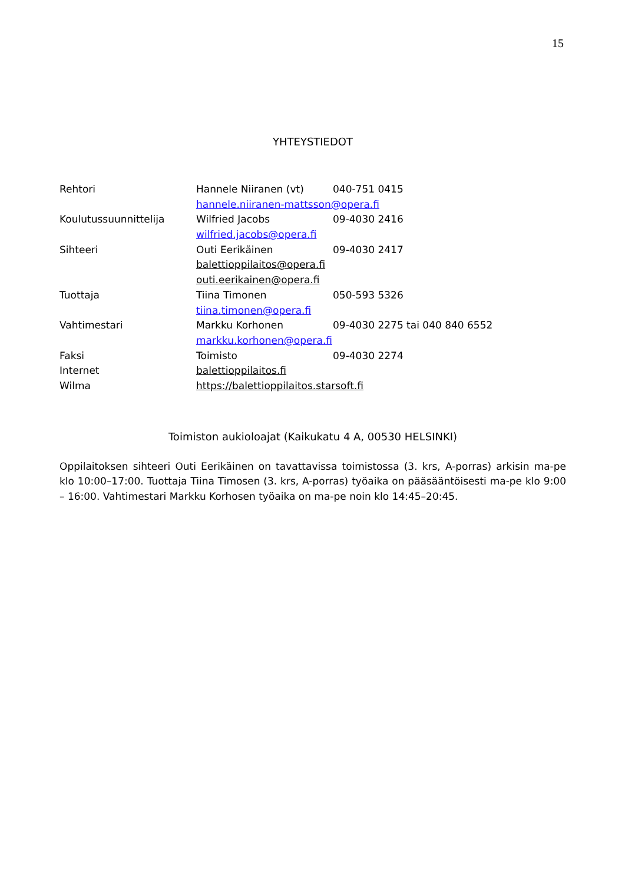15
YHTEYSTIEDOT
| Rehtori | Hannele Niiranen (vt) | 040-751 0415 |
| | hannele.niiranen-mattsson@opera.fi | |
| Koulutussuunnittelija | Wilfried Jacobs | 09-4030 2416 |
| | wilfried.jacobs@opera.fi | |
| Sihteeri | Outi Eerikäinen | 09-4030 2417 |
| | balettioppilaitos@opera.fi | |
| | outi.eerikainen@opera.fi | |
| Tuottaja | Tiina Timonen | 050-593 5326 |
| | tiina.timonen@opera.fi | |
| Vahtimestari | Markku Korhonen | 09-4030 2275 tai 040 840 6552 |
| | markku.korhonen@opera.fi | |
| Faksi | Toimisto | 09-4030 2274 |
| Internet | balettioppilaitos.fi | |
| Wilma | https://balettioppilaitos.starsoft.fi | |
Toimiston aukioloajat (Kaikukatu 4 A, 00530 HELSINKI)
Oppilaitoksen sihteeri Outi Eerikäinen on tavattavissa toimistossa (3. krs, A-porras) arkisin ma-pe klo 10:00–17:00. Tuottaja Tiina Timosen (3. krs, A-porras) työaika on pääsääntöisesti ma-pe klo 9:00 – 16:00. Vahtimestari Markku Korhosen työaika on ma-pe noin klo 14:45–20:45.